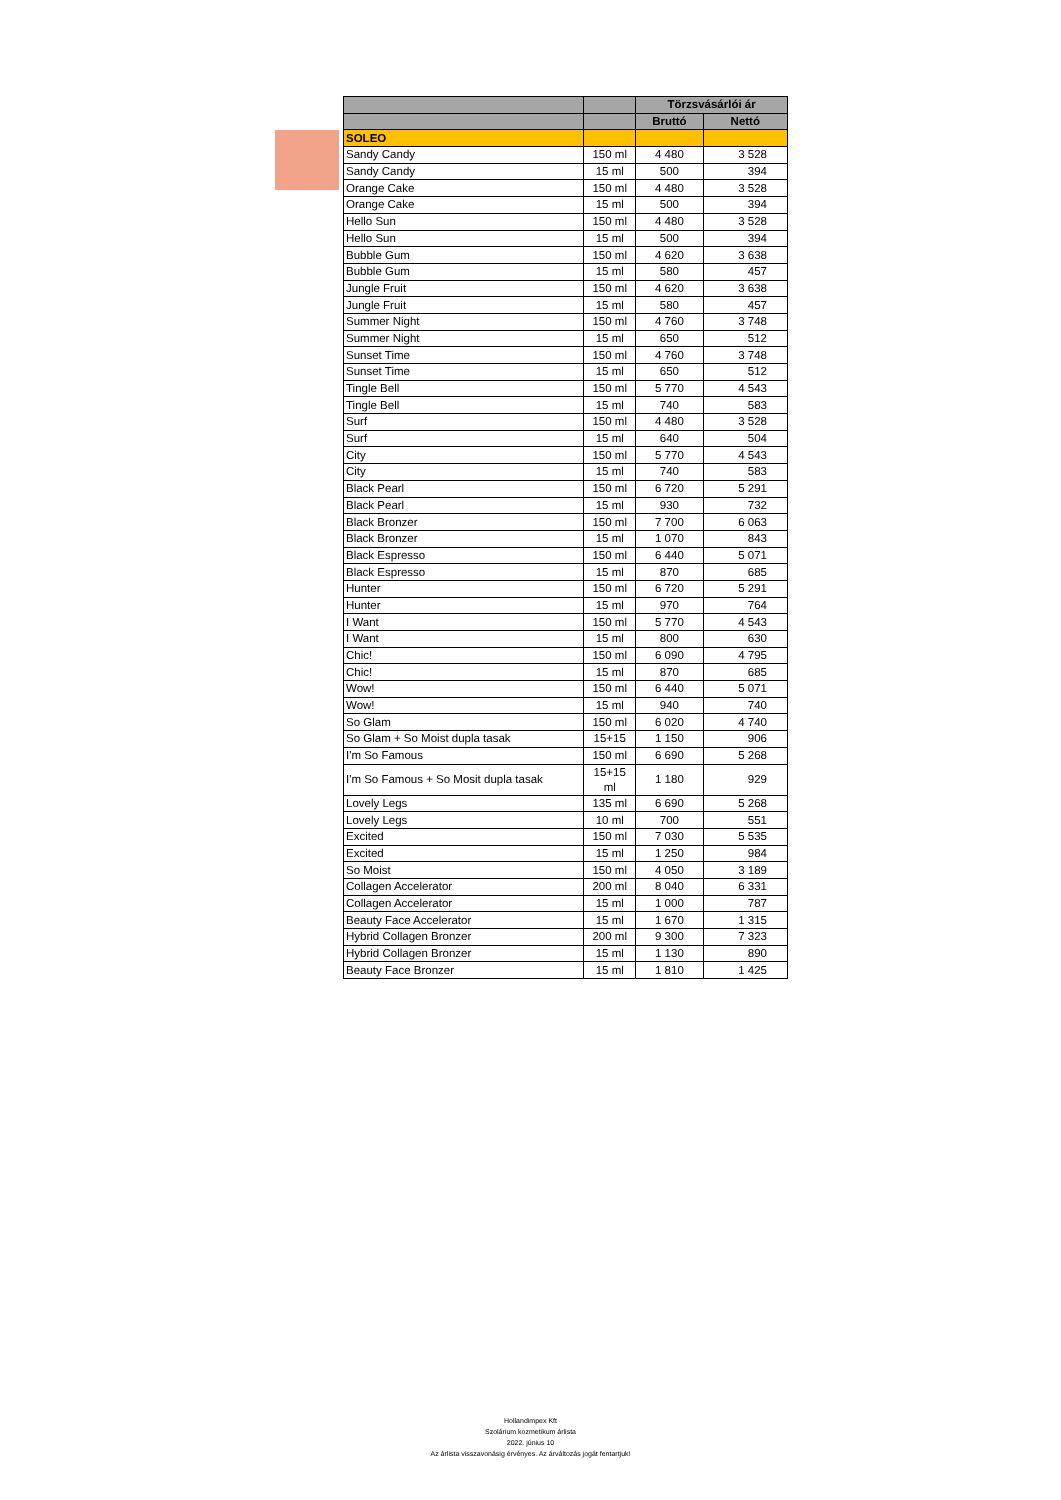| | | Törzsvásárlói ár | |
| --- | --- | --- | --- |
| | | Bruttó | Nettó |
| SOLEO | | | |
| Sandy Candy | 150 ml | 4 480 | 3 528 |
| Sandy Candy | 15 ml | 500 | 394 |
| Orange Cake | 150 ml | 4 480 | 3 528 |
| Orange Cake | 15 ml | 500 | 394 |
| Hello Sun | 150 ml | 4 480 | 3 528 |
| Hello Sun | 15 ml | 500 | 394 |
| Bubble Gum | 150 ml | 4 620 | 3 638 |
| Bubble Gum | 15 ml | 580 | 457 |
| Jungle Fruit | 150 ml | 4 620 | 3 638 |
| Jungle Fruit | 15 ml | 580 | 457 |
| Summer Night | 150 ml | 4 760 | 3 748 |
| Summer Night | 15 ml | 650 | 512 |
| Sunset Time | 150 ml | 4 760 | 3 748 |
| Sunset Time | 15 ml | 650 | 512 |
| Tingle Bell | 150 ml | 5 770 | 4 543 |
| Tingle Bell | 15 ml | 740 | 583 |
| Surf | 150 ml | 4 480 | 3 528 |
| Surf | 15 ml | 640 | 504 |
| City | 150 ml | 5 770 | 4 543 |
| City | 15 ml | 740 | 583 |
| Black Pearl | 150 ml | 6 720 | 5 291 |
| Black Pearl | 15 ml | 930 | 732 |
| Black Bronzer | 150 ml | 7 700 | 6 063 |
| Black Bronzer | 15 ml | 1 070 | 843 |
| Black Espresso | 150 ml | 6 440 | 5 071 |
| Black Espresso | 15 ml | 870 | 685 |
| Hunter | 150 ml | 6 720 | 5 291 |
| Hunter | 15 ml | 970 | 764 |
| I Want | 150 ml | 5 770 | 4 543 |
| I Want | 15 ml | 800 | 630 |
| Chic! | 150 ml | 6 090 | 4 795 |
| Chic! | 15 ml | 870 | 685 |
| Wow! | 150 ml | 6 440 | 5 071 |
| Wow! | 15 ml | 940 | 740 |
| So Glam | 150 ml | 6 020 | 4 740 |
| So Glam + So Moist dupla tasak | 15+15 | 1 150 | 906 |
| I'm So Famous | 150 ml | 6 690 | 5 268 |
| I'm So Famous + So Mosit dupla tasak | 15+15 ml | 1 180 | 929 |
| Lovely Legs | 135 ml | 6 690 | 5 268 |
| Lovely Legs | 10 ml | 700 | 551 |
| Excited | 150 ml | 7 030 | 5 535 |
| Excited | 15 ml | 1 250 | 984 |
| So Moist | 150 ml | 4 050 | 3 189 |
| Collagen Accelerator | 200 ml | 8 040 | 6 331 |
| Collagen Accelerator | 15 ml | 1 000 | 787 |
| Beauty Face Accelerator | 15 ml | 1 670 | 1 315 |
| Hybrid Collagen Bronzer | 200 ml | 9 300 | 7 323 |
| Hybrid Collagen Bronzer | 15 ml | 1 130 | 890 |
| Beauty Face Bronzer | 15 ml | 1 810 | 1 425 |
Hollandimpex Kft
Szolárium kozmetikum árlista
2022. június 10
Az árlista visszavonásig érvényes. Az árváltozás jogát fentartjuk!